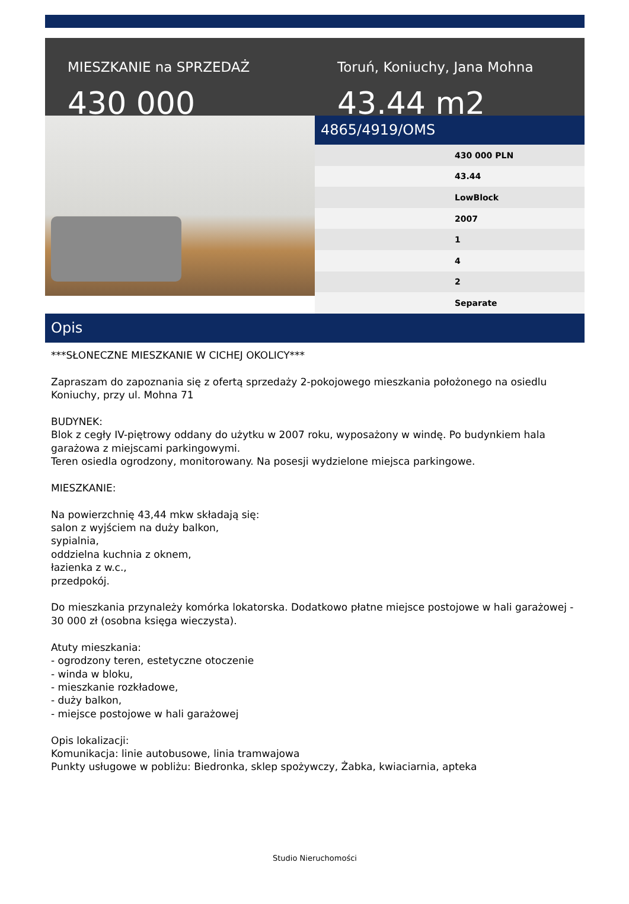MIESZKANIE na SPRZEDAŻ
430 000
Toruń, Koniuchy, Jana Mohna
43.44 m2
4865/4919/OMS
| | 430 000 PLN |
| | 43.44 |
| | LowBlock |
| | 2007 |
| | 1 |
| | 4 |
| | 2 |
| | Separate |
Opis
***SŁONECZNE MIESZKANIE W CICHEJ OKOLICY***
Zapraszam do zapoznania się z ofertą sprzedaży 2-pokojowego mieszkania położonego na osiedlu Koniuchy, przy ul. Mohna 71
BUDYNEK:
Blok z cegły IV-piętrowy oddany do użytku w 2007 roku, wyposażony w windę. Po budynkiem hala garażowa z miejscami parkingowymi.
Teren osiedla ogrodzony, monitorowany. Na posesji wydzielone miejsca parkingowe.
MIESZKANIE:
Na powierzchnię 43,44 mkw składają się:
salon z wyjściem na duży balkon,
sypialnia,
oddzielna kuchnia z oknem,
łazienka z w.c.,
przedpokój.
Do mieszkania przynależy komórka lokatorska. Dodatkowo płatne miejsce postojowe w hali garażowej - 30 000 zł (osobna księga wieczysta).
Atuty mieszkania:
- ogrodzony teren, estetyczne otoczenie
- winda w bloku,
- mieszkanie rozkładowe,
- duży balkon,
- miejsce postojowe w hali garażowej
Opis lokalizacji:
Komunikacja: linie autobusowe, linia tramwajowa
Punkty usługowe w pobliżu: Biedronka, sklep spożywczy, Żabka, kwiaciarnia, apteka
Studio Nieruchomości